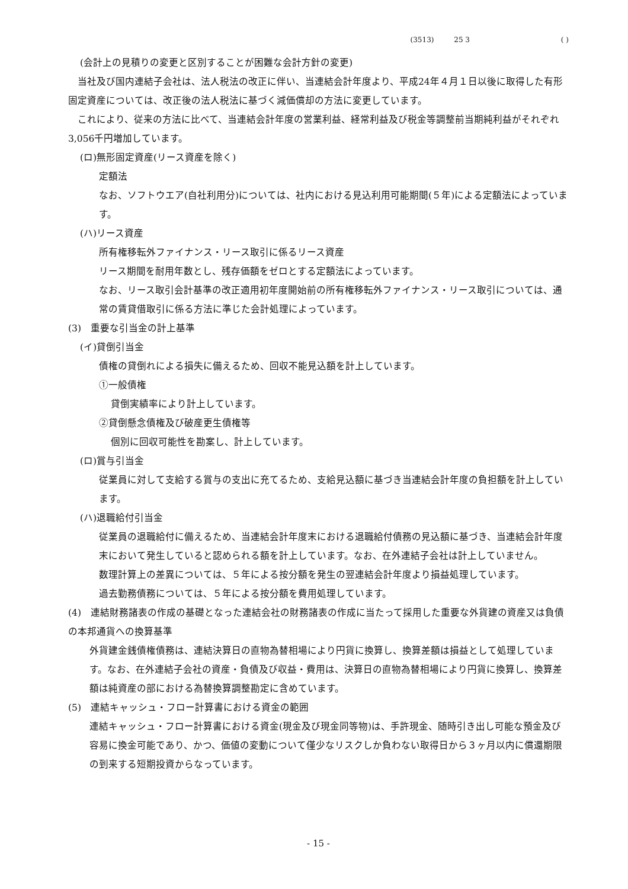(3513) 25 3 ( )
(会計上の見積りの変更と区別することが困難な会計方針の変更)
　当社及び国内連結子会社は、法人税法の改正に伴い、当連結会計年度より、平成24年４月１日以後に取得した有形固定資産については、改正後の法人税法に基づく減価償却の方法に変更しています。
　これにより、従来の方法に比べて、当連結会計年度の営業利益、経常利益及び税金等調整前当期純利益がそれぞれ3,056千円増加しています。
(ロ)無形固定資産(リース資産を除く)
定額法
なお、ソフトウエア(自社利用分)については、社内における見込利用可能期間(５年)による定額法によっています。
(ハ)リース資産
所有権移転外ファイナンス・リース取引に係るリース資産
リース期間を耐用年数とし、残存価額をゼロとする定額法によっています。
なお、リース取引会計基準の改正適用初年度開始前の所有権移転外ファイナンス・リース取引については、通常の賃貸借取引に係る方法に準じた会計処理によっています。
(3)　重要な引当金の計上基準
(イ)貸倒引当金
債権の貸倒れによる損失に備えるため、回収不能見込額を計上しています。
①一般債権
貸倒実績率により計上しています。
②貸倒懸念債権及び破産更生債権等
個別に回収可能性を勘案し、計上しています。
(ロ)賞与引当金
従業員に対して支給する賞与の支出に充てるため、支給見込額に基づき当連結会計年度の負担額を計上しています。
(ハ)退職給付引当金
従業員の退職給付に備えるため、当連結会計年度末における退職給付債務の見込額に基づき、当連結会計年度末において発生していると認められる額を計上しています。なお、在外連結子会社は計上していません。
数理計算上の差異については、５年による按分額を発生の翌連結会計年度より損益処理しています。
過去勤務債務については、５年による按分額を費用処理しています。
(4)　連結財務諸表の作成の基礎となった連結会社の財務諸表の作成に当たって採用した重要な外貨建の資産又は負債の本邦通貨への換算基準
外貨建金銭債権債務は、連結決算日の直物為替相場により円貨に換算し、換算差額は損益として処理しています。なお、在外連結子会社の資産・負債及び収益・費用は、決算日の直物為替相場により円貨に換算し、換算差額は純資産の部における為替換算調整勘定に含めています。
(5)　連結キャッシュ・フロー計算書における資金の範囲
連結キャッシュ・フロー計算書における資金(現金及び現金同等物)は、手許現金、随時引き出し可能な預金及び容易に換金可能であり、かつ、価値の変動について僅少なリスクしか負わない取得日から３ヶ月以内に償還期限の到来する短期投資からなっています。
- 15 -